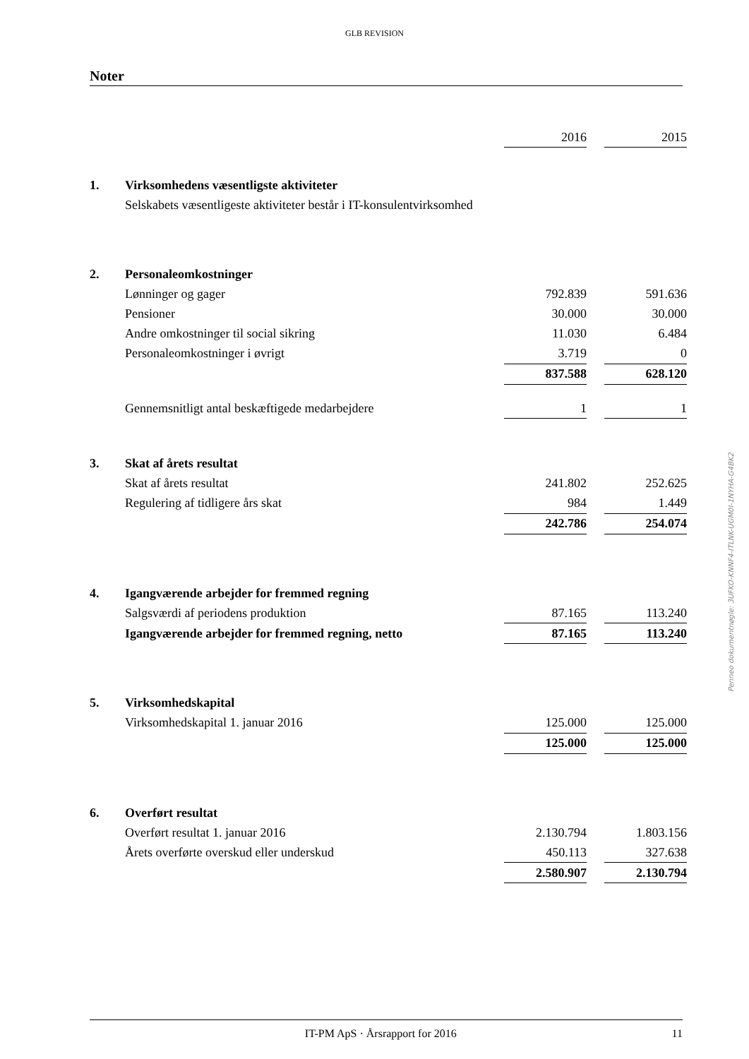GLB REVISION
Noter
| | | 2016 | | 2015 |
| 1. | Virksomhedens væsentligste aktiviteter | | | |
| | Selskabets væsentligeste aktiviteter består i IT-konsulentvirksomhed | | | |
| 2. | Personaleomkostninger | | | |
| | Lønninger og gager | 792.839 | | 591.636 |
| | Pensioner | 30.000 | | 30.000 |
| | Andre omkostninger til social sikring | 11.030 | | 6.484 |
| | Personaleomkostninger i øvrigt | 3.719 | | 0 |
| | | 837.588 | | 628.120 |
| | Gennemsnitligt antal beskæftigede medarbejdere | 1 | | 1 |
| 3. | Skat af årets resultat | | | |
| | Skat af årets resultat | 241.802 | | 252.625 |
| | Regulering af tidligere års skat | 984 | | 1.449 |
| | | 242.786 | | 254.074 |
| 4. | Igangværende arbejder for fremmed regning | | | |
| | Salgsværdi af periodens produktion | 87.165 | | 113.240 |
| | Igangværende arbejder for fremmed regning, netto | 87.165 | | 113.240 |
| 5. | Virksomhedskapital | | | |
| | Virksomhedskapital 1. januar 2016 | 125.000 | | 125.000 |
| | | 125.000 | | 125.000 |
| 6. | Overført resultat | | | |
| | Overført resultat 1. januar 2016 | 2.130.794 | | 1.803.156 |
| | Årets overførte overskud eller underskud | 450.113 | | 327.638 |
| | | 2.580.907 | | 2.130.794 |
Penneo dokumentnøgle: 3UFKO-KNNF4-ITLNK-UGM0I-1NYHA-G4BK2
IT-PM ApS · Årsrapport for 2016 11